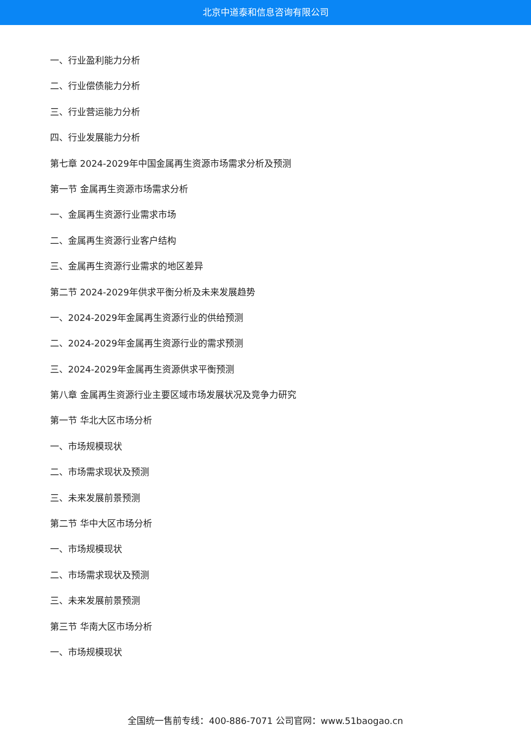北京中道泰和信息咨询有限公司
一、行业盈利能力分析
二、行业偿债能力分析
三、行业营运能力分析
四、行业发展能力分析
第七章 2024-2029年中国金属再生资源市场需求分析及预测
第一节 金属再生资源市场需求分析
一、金属再生资源行业需求市场
二、金属再生资源行业客户结构
三、金属再生资源行业需求的地区差异
第二节 2024-2029年供求平衡分析及未来发展趋势
一、2024-2029年金属再生资源行业的供给预测
二、2024-2029年金属再生资源行业的需求预测
三、2024-2029年金属再生资源供求平衡预测
第八章 金属再生资源行业主要区域市场发展状况及竞争力研究
第一节 华北大区市场分析
一、市场规模现状
二、市场需求现状及预测
三、未来发展前景预测
第二节 华中大区市场分析
一、市场规模现状
二、市场需求现状及预测
三、未来发展前景预测
第三节 华南大区市场分析
一、市场规模现状
全国统一售前专线：400-886-7071 公司官网：www.51baogao.cn